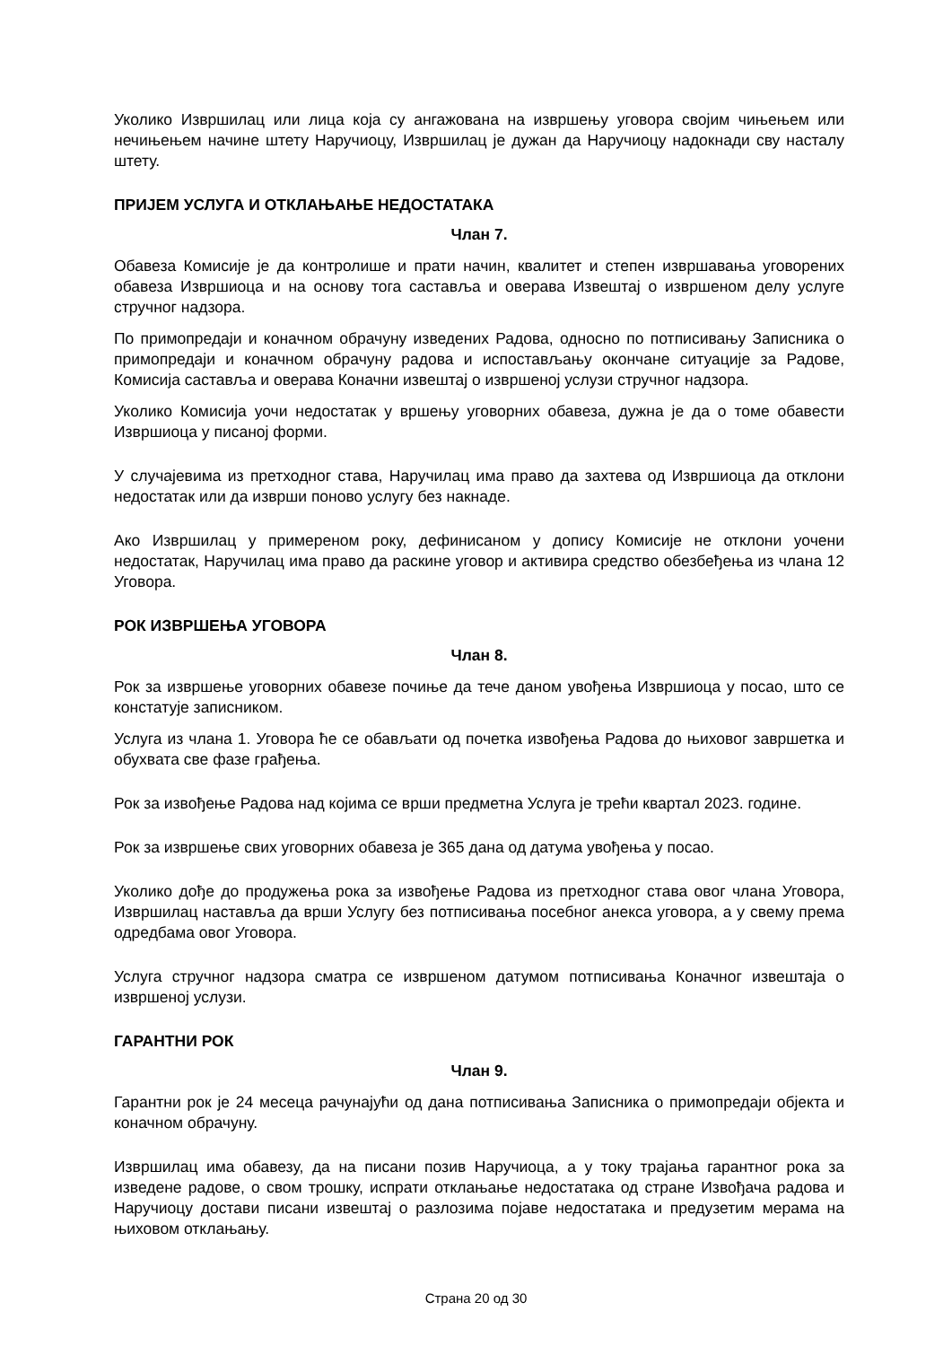Уколико Извршилац или лица која су ангажована на извршењу уговора својим чињењем или нечињењем начине штету Наручиоцу, Извршилац је дужан да Наручиоцу надокнади сву насталу штету.
ПРИЈЕМ УСЛУГА И ОТКЛАЊАЊЕ НЕДОСТАТАКА
Члан 7.
Обавеза Комисије је да контролише и прати начин, квалитет и степен извршавања уговорених обавеза Извршиоца и на основу тога саставља и оверава Извештај о извршеном делу услуге стручног надзора.
По примопредаји и коначном обрачуну изведених Радова, односно по потписивању Записника о примопредаји и коначном обрачуну радова и испостављању окончане ситуације за Радове, Комисија саставља и оверава Коначни извештај о извршеној услузи стручног надзора.
Уколико Комисија уочи недостатак у вршењу уговорних обавеза, дужна је да о томе обавести Извршиоца у писаној форми.
У случајевима из претходног става, Наручилац има право да захтева од Извршиоца да отклони недостатак или да изврши поново услугу без накнаде.
Ако Извршилац у примереном року, дефинисаном у допису Комисије не отклони уочени недостатак, Наручилац има право да раскине уговор и активира средство обезбеђења из члана 12 Уговора.
РОК ИЗВРШЕЊА УГОВОРА
Члан 8.
Рок за извршење уговорних обавезе почиње да тече даном увођења Извршиоца у посао, што се констатује записником.
Услуга из члана 1. Уговора ће се обављати од почетка извођења Радова до њиховог завршетка и обухвата све фазе грађења.
Рок за извођење Радова над којима се врши предметна Услуга је трећи квартал 2023. године.
Рок за извршење свих уговорних обавеза је 365 дана од датума увођења у посао.
Уколико дође до продужења рока за извођење Радова из претходног става овог члана Уговора, Извршилац наставља да врши Услугу без потписивања посебног анекса уговора, а у свему према одредбама овог Уговора.
Услуга стручног надзора сматра се извршеном датумом потписивања Коначног извештаја о извршеној услузи.
ГАРАНТНИ РОК
Члан 9.
Гарантни рок је 24 месеца рачунајући од дана потписивања Записника о примопредаји објекта и коначном обрачуну.
Извршилац има обавезу, да на писани позив Наручиоца, а у току трајања гарантног рока за изведене радове, о свом трошку, испрати отклањање недостатака од стране Извођача радова и Наручиоцу достави писани извештај о разлозима појаве недостатака и предузетим мерама на њиховом отклањању.
Страна 20 од 30